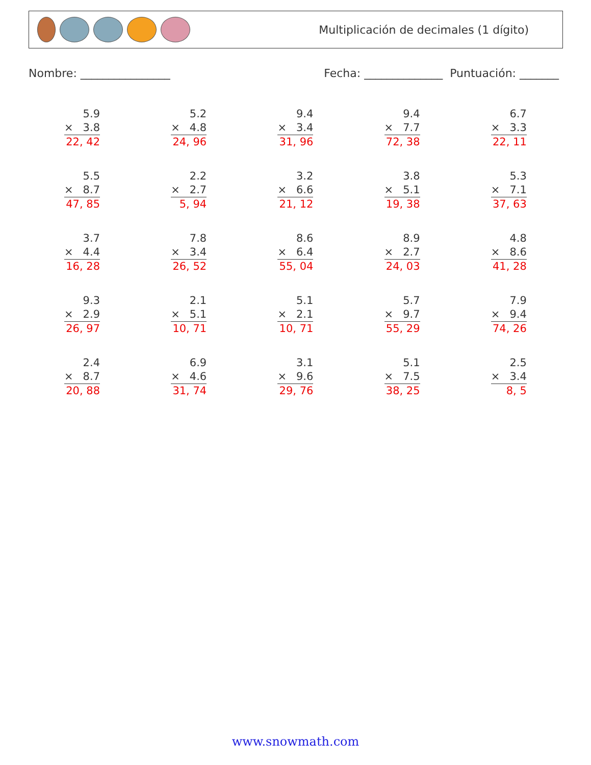Multiplicación de decimales (1 dígito)
Nombre: ________________ Fecha: ______________ Puntuación: _______
5.9
× 3.8
22, 42
5.2
× 4.8
24, 96
9.4
× 3.4
31, 96
9.4
× 7.7
72, 38
6.7
× 3.3
22, 11
5.5
× 8.7
47, 85
2.2
× 2.7
5, 94
3.2
× 6.6
21, 12
3.8
× 5.1
19, 38
5.3
× 7.1
37, 63
3.7
× 4.4
16, 28
7.8
× 3.4
26, 52
8.6
× 6.4
55, 04
8.9
× 2.7
24, 03
4.8
× 8.6
41, 28
9.3
× 2.9
26, 97
2.1
× 5.1
10, 71
5.1
× 2.1
10, 71
5.7
× 9.7
55, 29
7.9
× 9.4
74, 26
2.4
× 8.7
20, 88
6.9
× 4.6
31, 74
3.1
× 9.6
29, 76
5.1
× 7.5
38, 25
2.5
× 3.4
8, 5
www.snowmath.com